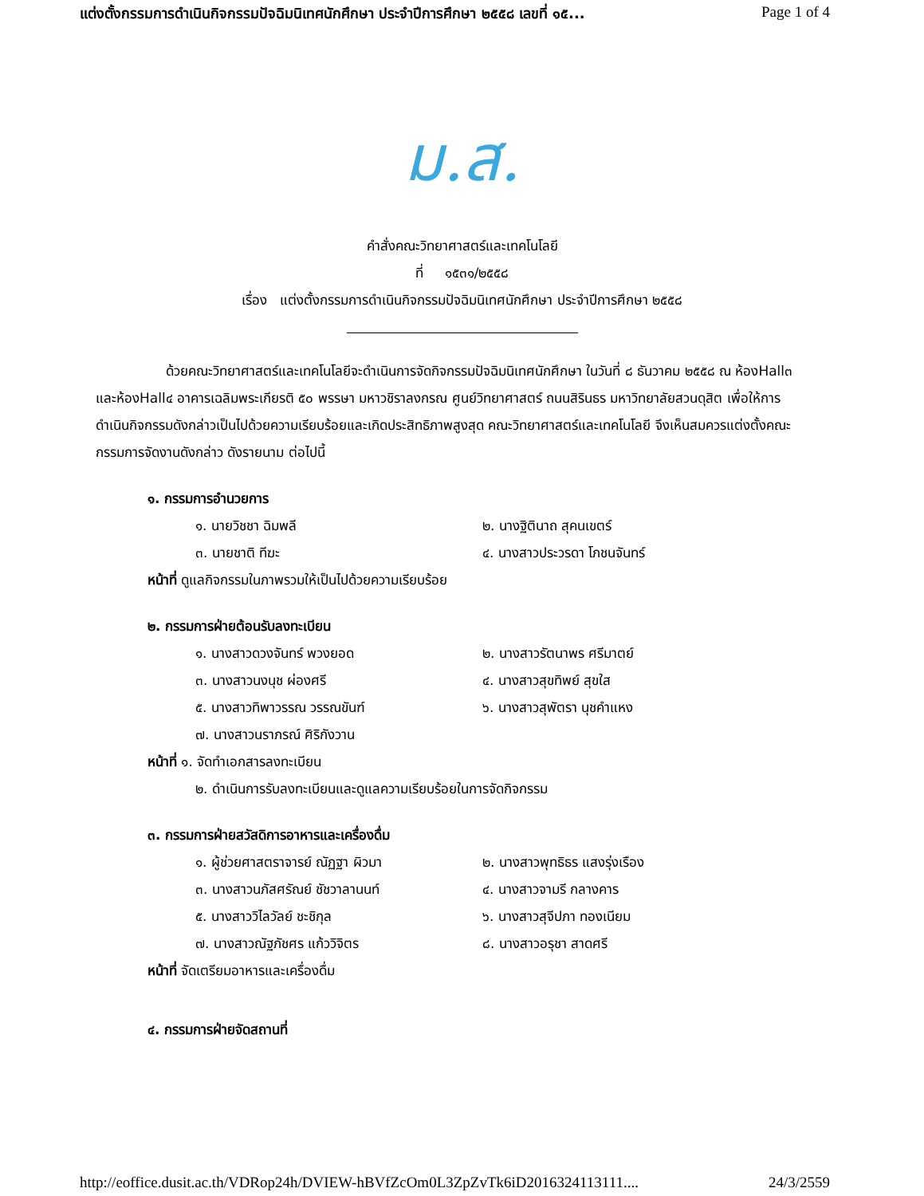แต่งตั้งกรรมการดำเนินกิจกรรมปัจฉิมนิเทศนักศึกษา ประจำปีการศึกษา ๒๕๕๘ เลขที่ ๑๕... Page 1 of 4
ม.ส.
คำสั่งคณะวิทยาศาสตร์และเทคโนโลยี
ที่ ๑๕๓๑/๒๕๕๘
เรื่อง แต่งตั้งกรรมการดำเนินกิจกรรมปัจฉิมนิเทศนักศึกษา ประจำปีการศึกษา ๒๕๕๘
ด้วยคณะวิทยาศาสตร์และเทคโนโลยีจะดำเนินการจัดกิจกรรมปัจฉิมนิเทศนักศึกษา ในวันที่ ๘ ธันวาคม ๒๕๕๘ ณ ห้องHall๓ และห้องHall๔ อาคารเฉลิมพระเกียรติ ๕๐ พรรษา มหาวชิราลงกรณ ศูนย์วิทยาศาสตร์ ถนนสิรินธร มหาวิทยาลัยสวนดุสิต เพื่อให้การดำเนินกิจกรรมดังกล่าวเป็นไปด้วยความเรียบร้อยและเกิดประสิทธิภาพสูงสุด คณะวิทยาศาสตร์และเทคโนโลยี จึงเห็นสมควรแต่งตั้งคณะกรรมการจัดงานดังกล่าว ดังรายนาม ต่อไปนี้
๑. กรรมการอำนวยการ
๑. นายวิชชา ฉิมพลี ๒. นางฐิตินาถ สุคนเขตร์
๓. นายชาติ ทีฆะ ๔. นางสาวประวรดา โภชนจันทร์
หน้าที่ ดูแลกิจกรรมในภาพรวมให้เป็นไปด้วยความเรียบร้อย
๒. กรรมการฝ่ายต้อนรับลงทะเบียน
๑. นางสาวดวงจันทร์ พวงยอด ๒. นางสาวรัตนาพร ศรีมาตย์
๓. นางสาวนงนุช ผ่องศรี ๔. นางสาวสุขทิพย์ สุขใส
๕. นางสาวทิพาวรรณ วรรณขันฑ์ ๖. นางสาวสุพัตรา นุชคำแหง
๗. นางสาวนราภรณ์ ศิริกังวาน
หน้าที่ ๑. จัดทำเอกสารลงทะเบียน
๒. ดำเนินการรับลงทะเบียนและดูแลความเรียบร้อยในการจัดกิจกรรม
๓. กรรมการฝ่ายสวัสดิการอาหารและเครื่องดื่ม
๑. ผู้ช่วยศาสตราจารย์ ณัฏฐา ผิวมา ๒. นางสาวพุทธิธร แสงรุ่งเรือง
๓. นางสาวนภัสศรัณย์ ชัชวาลานนท์ ๔. นางสาวจามรี กลางคาร
๕. นางสาววิไลวัลย์ ชะชิกุล ๖. นางสาวสุจีปภา ทองเนียม
๗. นางสาวณัฐภัชศร แก้ววิจิตร ๘. นางสาวอรุชา สาดศรี
หน้าที่ จัดเตรียมอาหารและเครื่องดื่ม
๔. กรรมการฝ่ายจัดสถานที่
http://eoffice.dusit.ac.th/VDRop24h/DVIEW-hBVfZcOm0L3ZpZvTk6iD2016324113111.... 24/3/2559